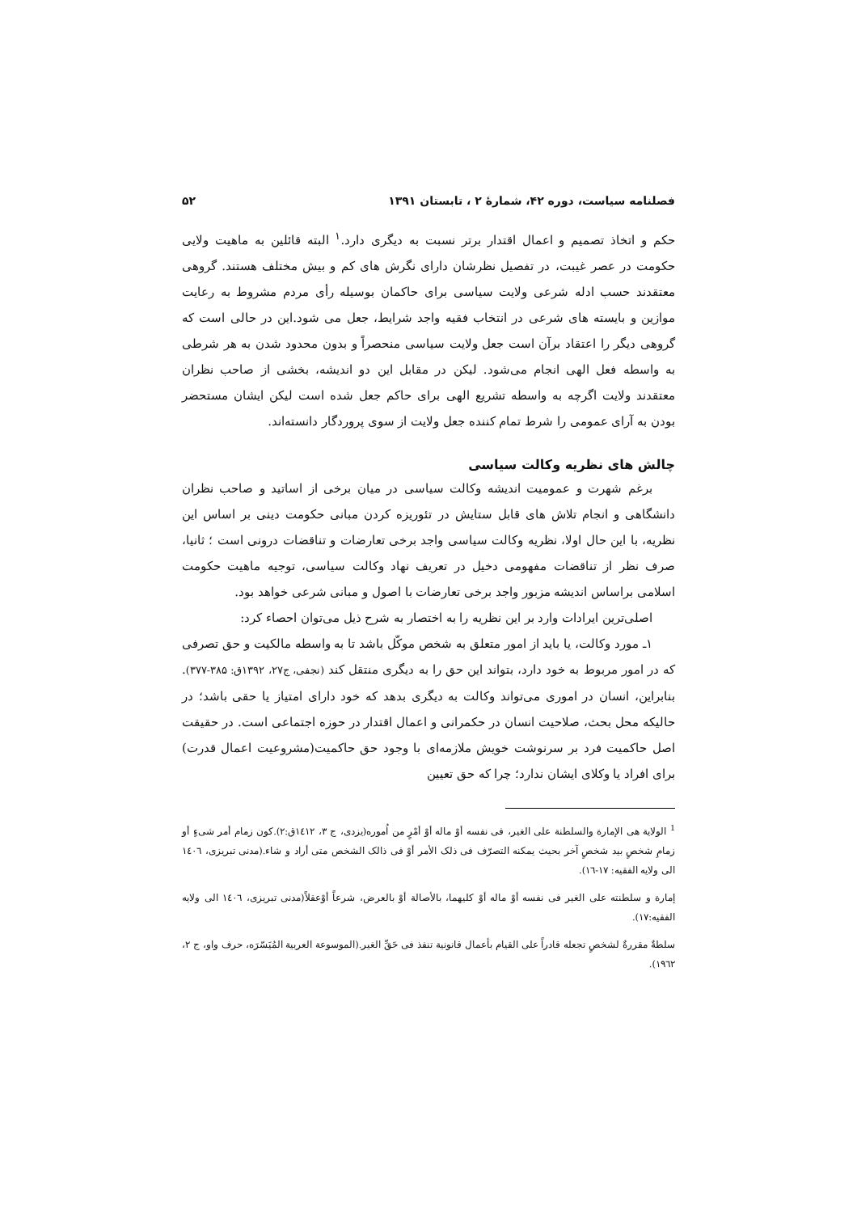فصلنامه سیاست، دوره ۴۲، شمارهٔ ۲ ، تابستان ۱۳۹۱ ۵۲
حکم و اتخاذ تصمیم و اعمال اقتدار برتر نسبت به دیگری دارد.<sup>۱</sup> البته قائلین به ماهیت ولایی حکومت در عصر غیبت، در تفصیل نظرشان دارای نگرش های کم و بیش مختلف هستند. گروهی معتقدند حسب ادله شرعی ولایت سیاسی برای حاکمان بوسیله رأی مردم مشروط به رعایت موازین و بایسته های شرعی در انتخاب فقیه واجد شرایط، جعل می شود.این در حالی است که گروهی دیگر را اعتقاد برآن است جعل ولایت سیاسی منحصراً و بدون محدود شدن به هر شرطی به واسطه فعل الهی انجام می‌شود. لیکن در مقابل این دو اندیشه، بخشی از صاحب نظران معتقدند ولایت اگرچه به واسطه تشریع الهی برای حاکم جعل شده است لیکن ایشان مستحضر بودن به آرای عمومی را شرط تمام کننده جعل ولایت از سوی پروردگار دانسته‌اند.
چالش های نظریه وکالت سیاسی
برغم شهرت و عمومیت اندیشه وکالت سیاسی در میان برخی از اساتید و صاحب نظران دانشگاهی و انجام تلاش های قابل ستایش در تئوریزه کردن مبانی حکومت دینی بر اساس این نظریه، با این حال اولا، نظریه وکالت سیاسی واجد برخی تعارضات و تناقضات درونی است ؛ ثانیا، صرف نظر از تناقضات مفهومی دخیل در تعریف نهاد وکالت سیاسی، توجیه ماهیت حکومت اسلامی براساس اندیشه مزبور واجد برخی تعارضات با اصول و مبانی شرعی خواهد بود.
اصلی‌ترین ایرادات وارد بر این نظریه را به اختصار به شرح ذیل می‌توان احصاء کرد:
۱ـ مورد وکالت، یا باید از امور متعلق به شخص موکّل باشد تا به واسطه مالکیت و حق تصرفی که در امور مربوط به خود دارد، بتواند این حق را به دیگری منتقل کند (نجفی، ج۲۷، ۱۳۹۲ق: ۳۸۵-۳۷۷). بنابراین، انسان در اموری می‌تواند وکالت به دیگری بدهد که خود دارای امتیاز یا حقی باشد؛ در حالیکه محل بحث، صلاحیت انسان در حکمرانی و اعمال اقتدار در حوزه اجتماعی است. در حقیقت اصل حاکمیت فرد بر سرنوشت خویش ملازمه‌ای با وجود حق حاکمیت(مشروعیت اعمال قدرت) برای افراد یا وکلای ایشان ندارد؛ چرا که حق تعیین
<sup>1</sup> الولایة هی الإمارة والسلطنة علی الغیر، فی نفسه أوْ ماله أوْ أمْرٍ من اُموره(یزدی، ج ۳، ۱٤۱۲ق:۲).کون زمام أمر شیءٍ أو زمامِ شخصٍ بید شخصٍ آخر بحیث یمکنه التصرّف فی ذلک الأمر أوْ فی ذالک الشخص متی أراد و شاء.(مدنی تبریزی، ۱٤۰٦ الی ولایه الفقیه: ۱۷-۱٦).
إمارة و سلطنته علی الغیر فی نفسه أوْ ماله أوْ کلیهما، بالأصالة أوْ بالعرض، شرعاً أوْعقلاً(مدنی تبریزی، ۱٤۰٦ الی ولایه الفقیه:۱۷).
سلطةٌ مقررةٌ لشخصٍ تجعله قادراً علی القیام بأعمال قانونیة تنفذ فی حَقِّ الغیر.(الموسوعة العربیة المُیَسّرَه، حرف واو، ج ۲، ۱۹٦۲).